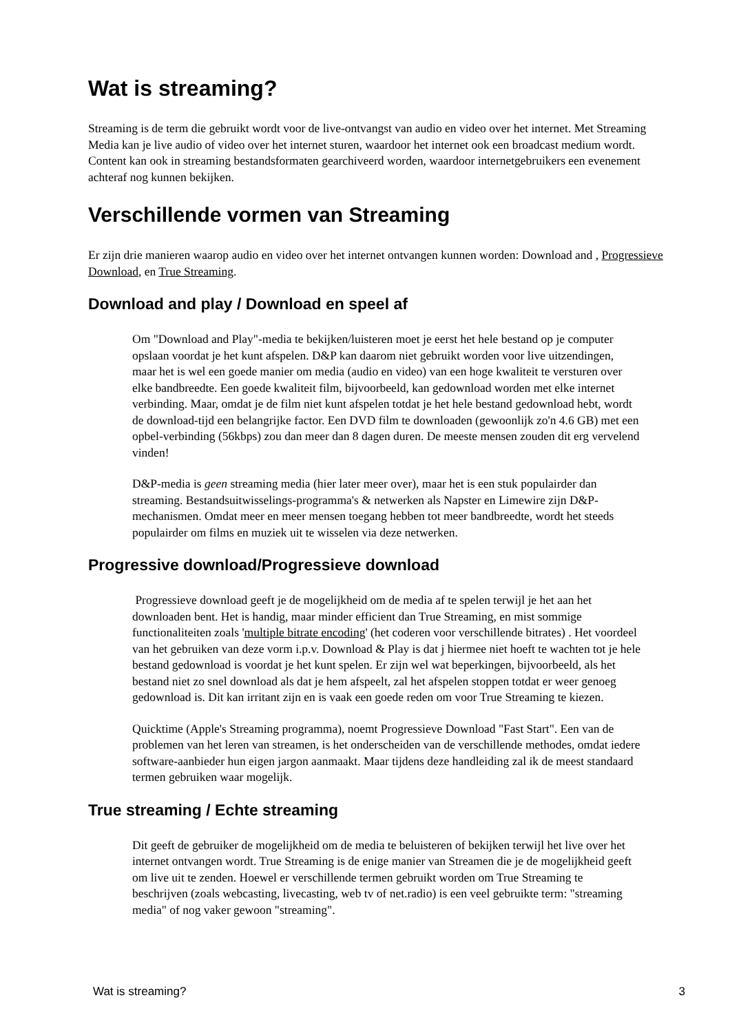Wat is streaming?
Streaming is de term die gebruikt wordt voor de live-ontvangst van audio en video over het internet. Met Streaming Media kan je live audio of video over het internet sturen, waardoor het internet ook een broadcast medium wordt. Content kan ook in streaming bestandsformaten gearchiveerd worden, waardoor internetgebruikers een evenement achteraf nog kunnen bekijken.
Verschillende vormen van Streaming
Er zijn drie manieren waarop audio en video over het internet ontvangen kunnen worden: Download and , Progressieve Download, en True Streaming.
Download and play / Download en speel af
Om "Download and Play"-media te bekijken/luisteren moet je eerst het hele bestand op je computer opslaan voordat je het kunt afspelen. D&P kan daarom niet gebruikt worden voor live uitzendingen, maar het is wel een goede manier om media (audio en video) van een hoge kwaliteit te versturen over elke bandbreedte. Een goede kwaliteit film, bijvoorbeeld, kan gedownload worden met elke internet verbinding. Maar, omdat je de film niet kunt afspelen totdat je het hele bestand gedownload hebt, wordt de download-tijd een belangrijke factor. Een DVD film te downloaden (gewoonlijk zo'n 4.6 GB) met een opbel-verbinding (56kbps) zou dan meer dan 8 dagen duren. De meeste mensen zouden dit erg vervelend vinden!
D&P-media is geen streaming media (hier later meer over), maar het is een stuk populairder dan streaming. Bestandsuitwisselings-programma's & netwerken als Napster en Limewire zijn D&P-mechanismen. Omdat meer en meer mensen toegang hebben tot meer bandbreedte, wordt het steeds populairder om films en muziek uit te wisselen via deze netwerken.
Progressive download/Progressieve download
Progressieve download geeft je de mogelijkheid om de media af te spelen terwijl je het aan het downloaden bent. Het is handig, maar minder efficient dan True Streaming, en mist sommige functionaliteiten zoals 'multiple bitrate encoding' (het coderen voor verschillende bitrates) . Het voordeel van het gebruiken van deze vorm i.p.v. Download & Play is dat j hiermee niet hoeft te wachten tot je hele bestand gedownload is voordat je het kunt spelen. Er zijn wel wat beperkingen, bijvoorbeeld, als het bestand niet zo snel download als dat je hem afspeelt, zal het afspelen stoppen totdat er weer genoeg gedownload is. Dit kan irritant zijn en is vaak een goede reden om voor True Streaming te kiezen.
Quicktime (Apple's Streaming programma), noemt Progressieve Download "Fast Start". Een van de problemen van het leren van streamen, is het onderscheiden van de verschillende methodes, omdat iedere software-aanbieder hun eigen jargon aanmaakt. Maar tijdens deze handleiding zal ik de meest standaard termen gebruiken waar mogelijk.
True streaming / Echte streaming
Dit geeft de gebruiker de mogelijkheid om de media te beluisteren of bekijken terwijl het live over het internet ontvangen wordt. True Streaming is de enige manier van Streamen die je de mogelijkheid geeft om live uit te zenden. Hoewel er verschillende termen gebruikt worden om True Streaming te beschrijven (zoals webcasting, livecasting, web tv of net.radio) is een veel gebruikte term: "streaming media" of nog vaker gewoon "streaming".
Wat is streaming? 3